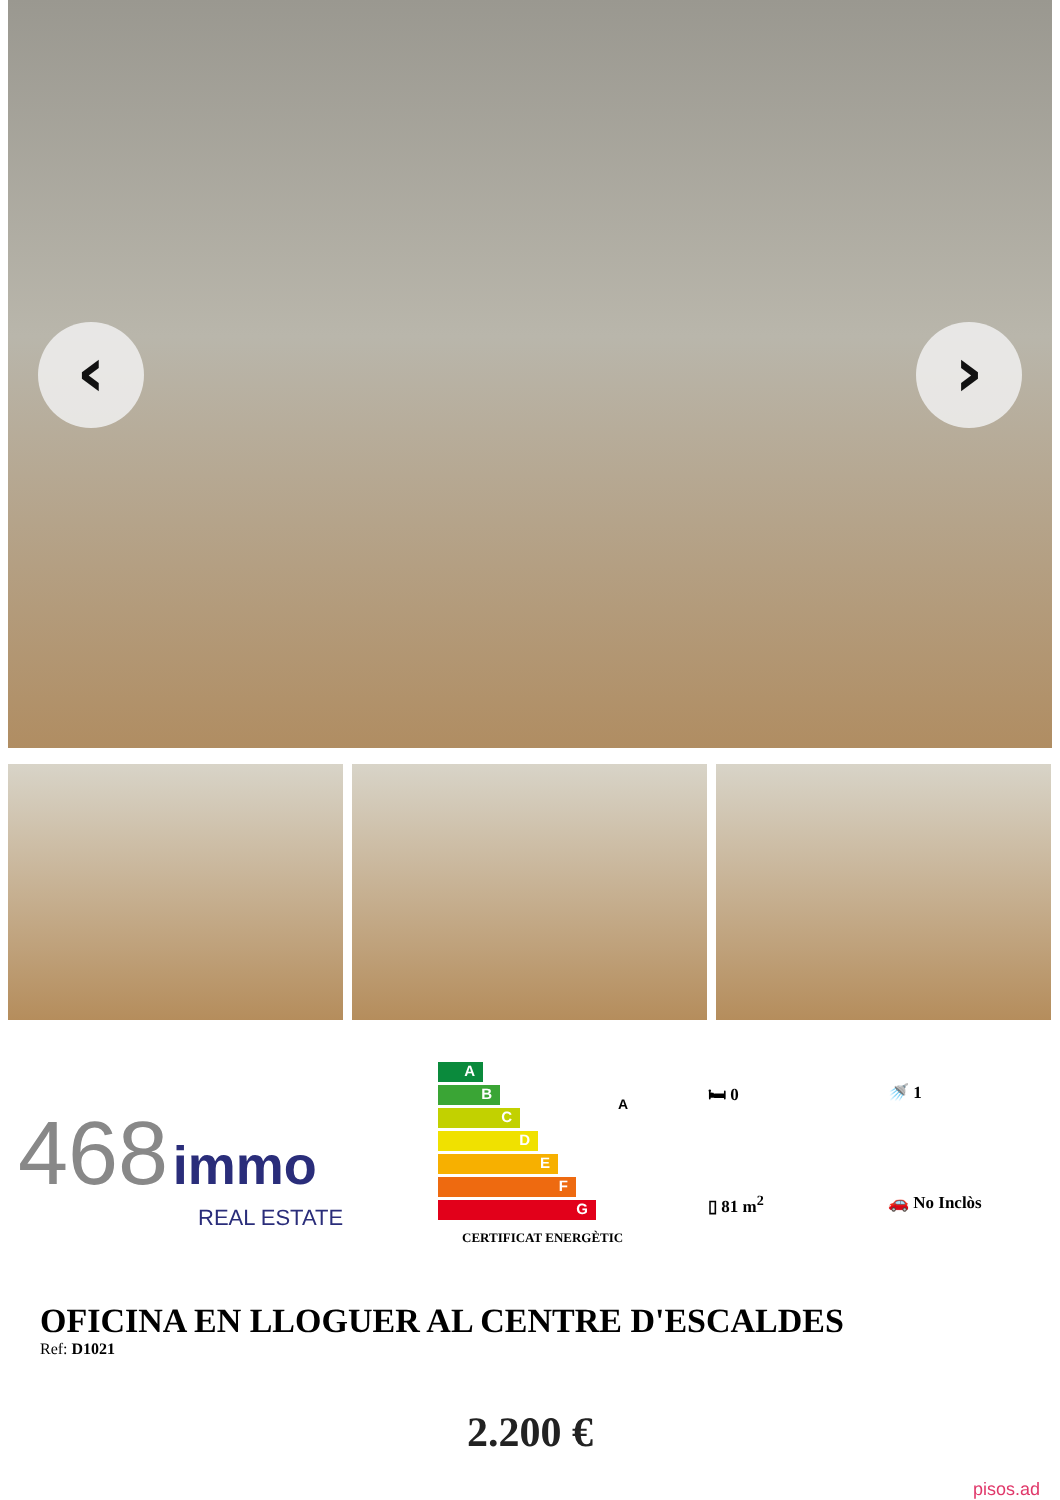‹ ›
468 immo
REAL ESTATE
A
B
C
D
E
F
G
CERTIFICAT ENERGÈTIC
A
🛏 0 🚿 1 ▯ 81 m<sup>2</sup> 🚗 No Inclòs
OFICINA EN LLOGUER AL CENTRE D'ESCALDES
Ref: D1021
2.200 €
pisos.ad